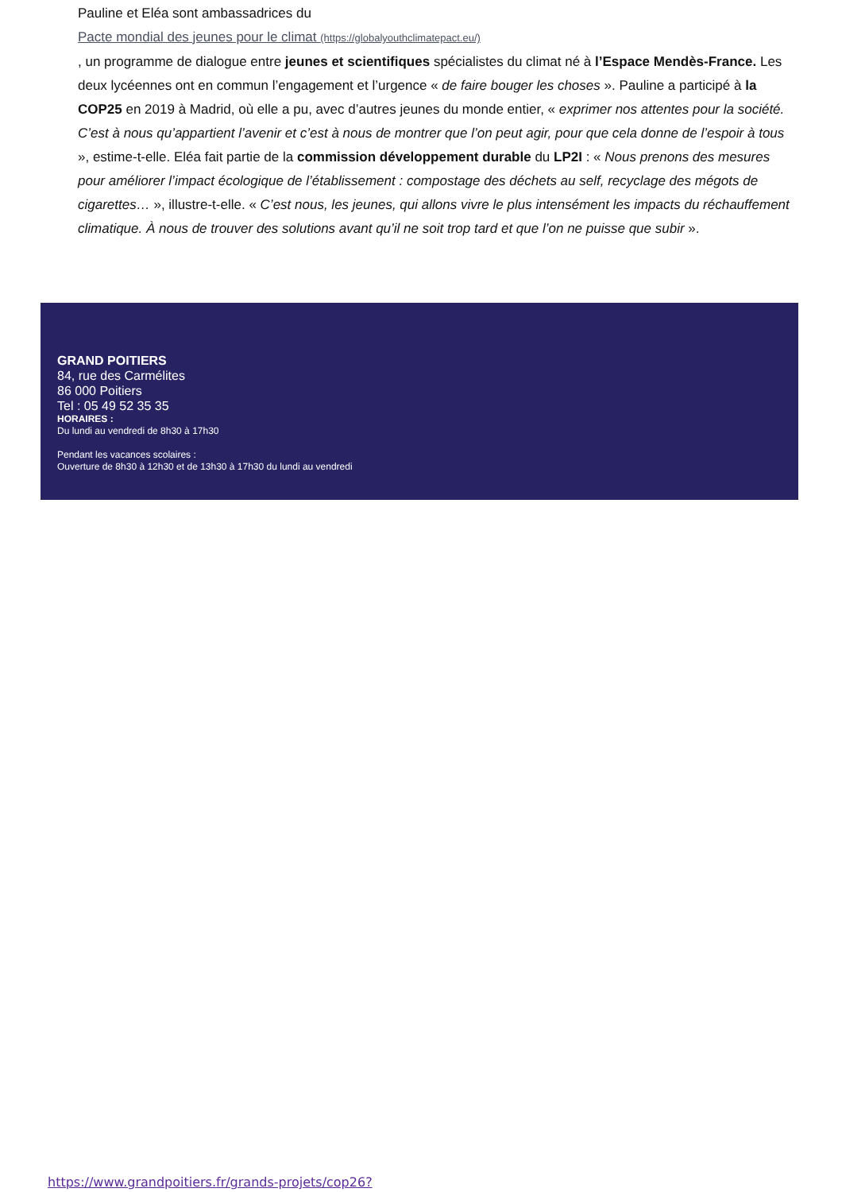Pauline et Eléa sont ambassadrices du
Pacte mondial des jeunes pour le climat (https://globalyouthclimatepact.eu/)
, un programme de dialogue entre jeunes et scientifiques spécialistes du climat né à l’Espace Mendès-France. Les deux lycéennes ont en commun l’engagement et l’urgence « de faire bouger les choses ». Pauline a participé à la COP25 en 2019 à Madrid, où elle a pu, avec d’autres jeunes du monde entier, « exprimer nos attentes pour la société. C’est à nous qu’appartient l’avenir et c’est à nous de montrer que l’on peut agir, pour que cela donne de l’espoir à tous », estime-t-elle. Eléa fait partie de la commission développement durable du LP2I : « Nous prenons des mesures pour améliorer l’impact écologique de l’établissement : compostage des déchets au self, recyclage des mégots de cigarettes… », illustre-t-elle. « C’est nous, les jeunes, qui allons vivre le plus intensément les impacts du réchauffement climatique. À nous de trouver des solutions avant qu’il ne soit trop tard et que l’on ne puisse que subir ».
GRAND POITIERS
84, rue des Carmélites
86 000 Poitiers
Tel : 05 49 52 35 35
HORAIRES :
Du lundi au vendredi de 8h30 à 17h30
Pendant les vacances scolaires :
Ouverture de 8h30 à 12h30 et de 13h30 à 17h30 du lundi au vendredi
https://www.grandpoitiers.fr/grands-projets/cop26?